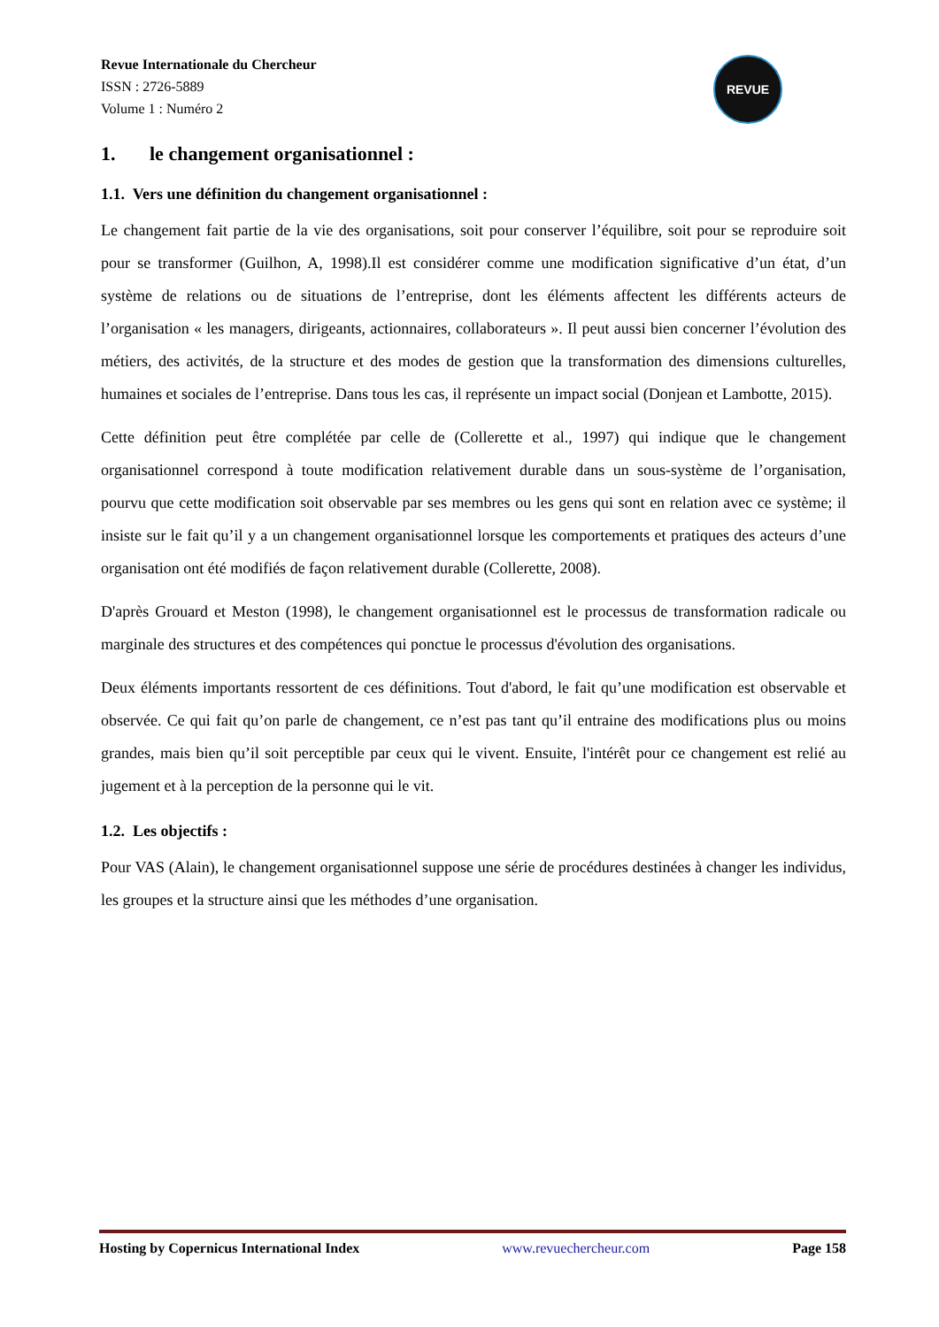REVUE
Revue Internationale du Chercheur
ISSN : 2726-5889
Volume 1 : Numéro 2
1. le changement organisationnel :
1.1. Vers une définition du changement organisationnel :
Le changement fait partie de la vie des organisations, soit pour conserver l’équilibre, soit pour se reproduire soit pour se transformer (Guilhon, A, 1998).Il est considérer comme une modification significative d’un état, d’un système de relations ou de situations de l’entreprise, dont les éléments affectent les différents acteurs de l’organisation « les managers, dirigeants, actionnaires, collaborateurs ». Il peut aussi bien concerner l’évolution des métiers, des activités, de la structure et des modes de gestion que la transformation des dimensions culturelles, humaines et sociales de l’entreprise. Dans tous les cas, il représente un impact social (Donjean et Lambotte, 2015).
Cette définition peut être complétée par celle de (Collerette et al., 1997) qui indique que le changement organisationnel correspond à toute modification relativement durable dans un sous-système de l’organisation, pourvu que cette modification soit observable par ses membres ou les gens qui sont en relation avec ce système; il insiste sur le fait qu’il y a un changement organisationnel lorsque les comportements et pratiques des acteurs d’une organisation ont été modifiés de façon relativement durable (Collerette, 2008).
D'après Grouard et Meston (1998), le changement organisationnel est le processus de transformation radicale ou marginale des structures et des compétences qui ponctue le processus d'évolution des organisations.
Deux éléments importants ressortent de ces définitions. Tout d'abord, le fait qu’une modification est observable et observée. Ce qui fait qu’on parle de changement, ce n’est pas tant qu’il entraine des modifications plus ou moins grandes, mais bien qu’il soit perceptible par ceux qui le vivent. Ensuite, l'intérêt pour ce changement est relié au jugement et à la perception de la personne qui le vit.
1.2. Les objectifs :
Pour VAS (Alain), le changement organisationnel suppose une série de procédures destinées à changer les individus, les groupes et la structure ainsi que les méthodes d’une organisation.
Hosting by Copernicus International Index www.revuechercheur.com Page 158